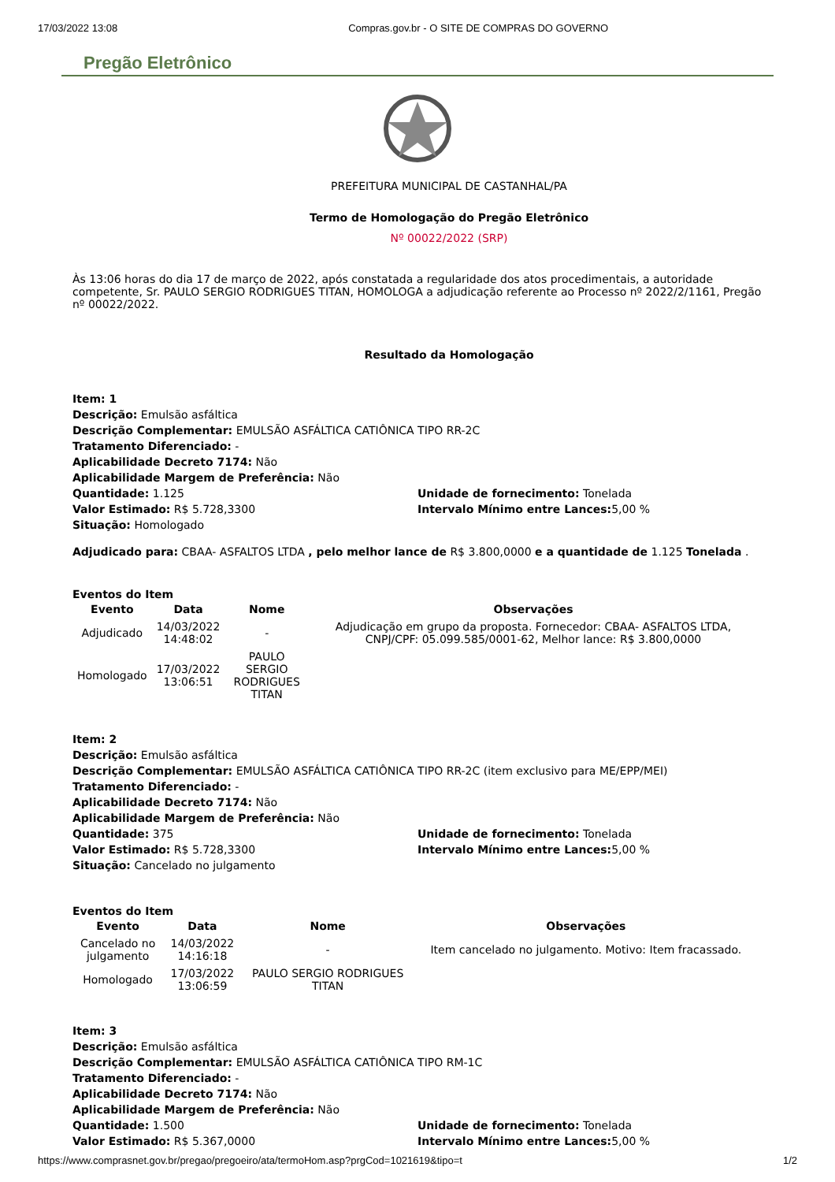17/03/2022 13:08 Compras.gov.br - O SITE DE COMPRAS DO GOVERNO
Pregão Eletrônico
PREFEITURA MUNICIPAL DE CASTANHAL/PA
Termo de Homologação do Pregão Eletrônico
Nº 00022/2022 (SRP)
Às 13:06 horas do dia 17 de março de 2022, após constatada a regularidade dos atos procedimentais, a autoridade competente, Sr. PAULO SERGIO RODRIGUES TITAN, HOMOLOGA a adjudicação referente ao Processo nº 2022/2/1161, Pregão nº 00022/2022.
Resultado da Homologação
Item: 1
Descrição: Emulsão asfáltica
Descrição Complementar: EMULSÃO ASFÁLTICA CATIÔNICA TIPO RR-2C
Tratamento Diferenciado: -
Aplicabilidade Decreto 7174: Não
Aplicabilidade Margem de Preferência: Não
Quantidade: 1.125 Unidade de fornecimento: Tonelada
Valor Estimado: R$ 5.728,3300 Intervalo Mínimo entre Lances: 5,00 %
Situação: Homologado
Adjudicado para: CBAA- ASFALTOS LTDA , pelo melhor lance de R$ 3.800,0000 e a quantidade de 1.125 Tonelada .
Eventos do Item
| Evento | Data | Nome | Observações |
| --- | --- | --- | --- |
| Adjudicado | 14/03/2022 14:48:02 | - | Adjudicação em grupo da proposta. Fornecedor: CBAA- ASFALTOS LTDA, CNPJ/CPF: 05.099.585/0001-62, Melhor lance: R$ 3.800,0000 |
| Homologado | 17/03/2022 13:06:51 | PAULO SERGIO RODRIGUES TITAN | |
Item: 2
Descrição: Emulsão asfáltica
Descrição Complementar: EMULSÃO ASFÁLTICA CATIÔNICA TIPO RR-2C (item exclusivo para ME/EPP/MEI)
Tratamento Diferenciado: -
Aplicabilidade Decreto 7174: Não
Aplicabilidade Margem de Preferência: Não
Quantidade: 375 Unidade de fornecimento: Tonelada
Valor Estimado: R$ 5.728,3300 Intervalo Mínimo entre Lances: 5,00 %
Situação: Cancelado no julgamento
Eventos do Item
| Evento | Data | Nome | Observações |
| --- | --- | --- | --- |
| Cancelado no julgamento | 14/03/2022 14:16:18 | - | Item cancelado no julgamento. Motivo: Item fracassado. |
| Homologado | 17/03/2022 13:06:59 | PAULO SERGIO RODRIGUES TITAN | |
Item: 3
Descrição: Emulsão asfáltica
Descrição Complementar: EMULSÃO ASFÁLTICA CATIÔNICA TIPO RM-1C
Tratamento Diferenciado: -
Aplicabilidade Decreto 7174: Não
Aplicabilidade Margem de Preferência: Não
Quantidade: 1.500 Unidade de fornecimento: Tonelada
Valor Estimado: R$ 5.367,0000 Intervalo Mínimo entre Lances: 5,00 %
https://www.comprasnet.gov.br/pregao/pregoeiro/ata/termoHom.asp?prgCod=1021619&tipo=t 1/2